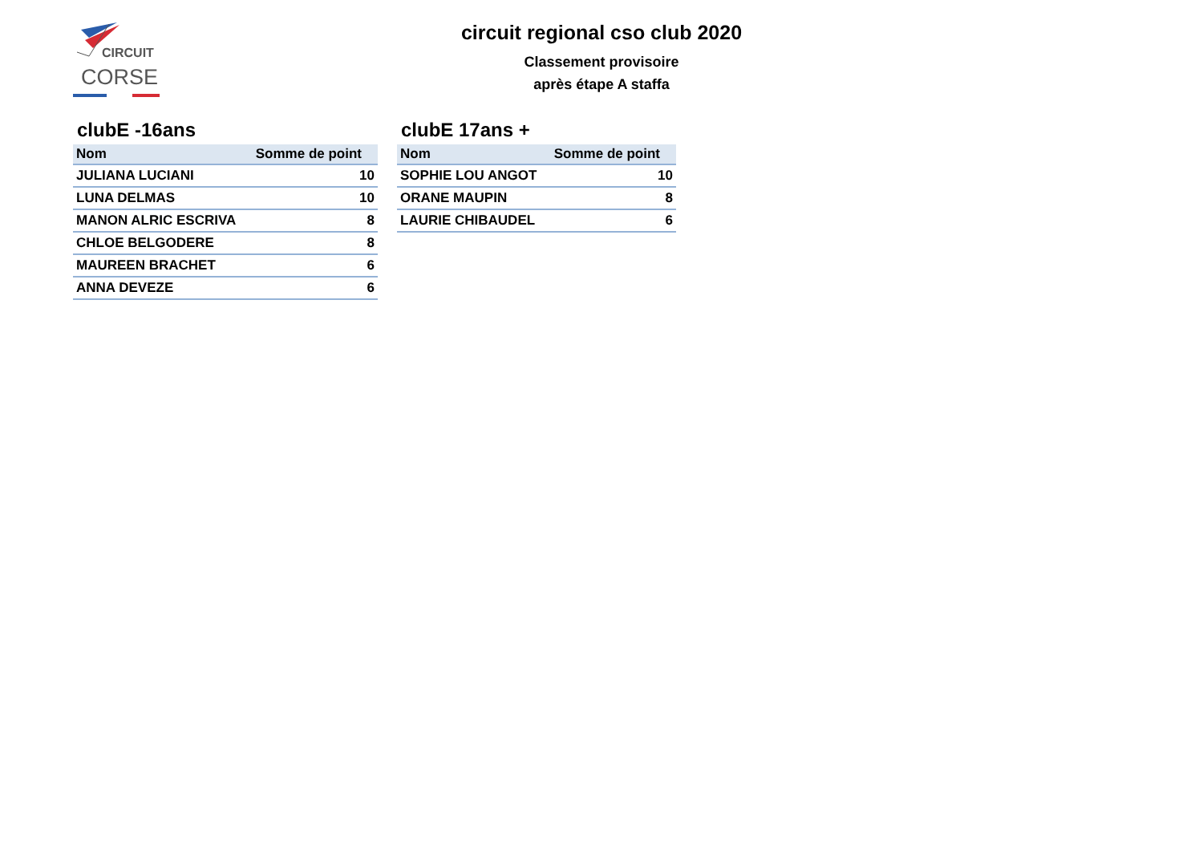CIRCUIT
CORSE
circuit regional cso club 2020
Classement provisoire
après étape A staffa
clubE -16ans
| Nom | Somme de point |
| --- | --- |
| JULIANA LUCIANI | 10 |
| LUNA DELMAS | 10 |
| MANON ALRIC ESCRIVA | 8 |
| CHLOE BELGODERE | 8 |
| MAUREEN BRACHET | 6 |
| ANNA DEVEZE | 6 |
clubE 17ans +
| Nom | Somme de point |
| --- | --- |
| SOPHIE LOU ANGOT | 10 |
| ORANE MAUPIN | 8 |
| LAURIE CHIBAUDEL | 6 |